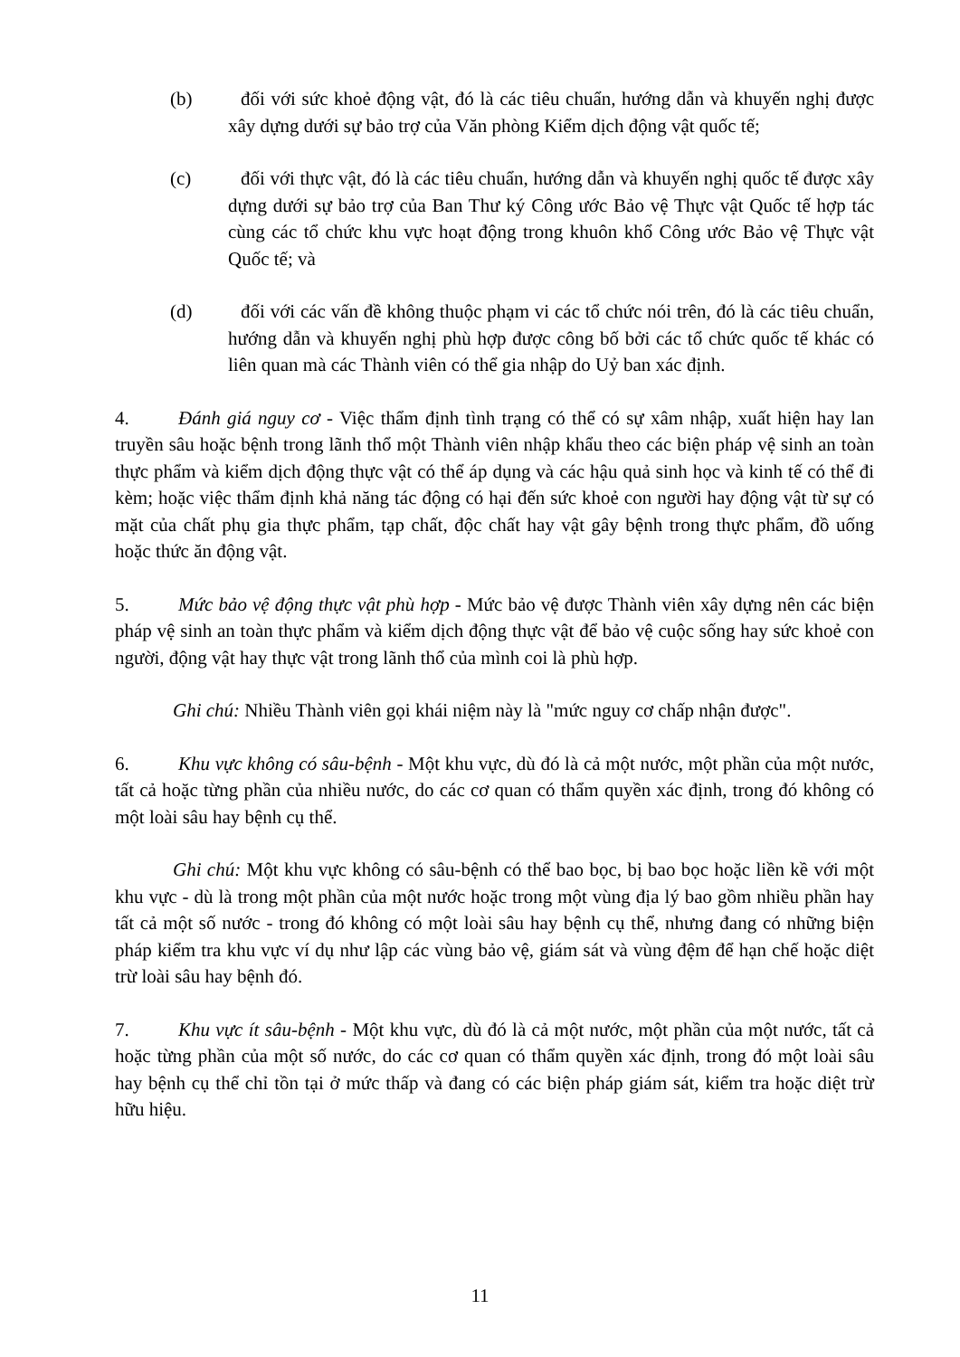(b) đối với sức khoẻ động vật, đó là các tiêu chuẩn, hướng dẫn và khuyến nghị được xây dựng dưới sự bảo trợ của Văn phòng Kiểm dịch động vật quốc tế;
(c) đối với thực vật, đó là các tiêu chuẩn, hướng dẫn và khuyến nghị quốc tế được xây dựng dưới sự bảo trợ của Ban Thư ký Công ước Bảo vệ Thực vật Quốc tế hợp tác cùng các tổ chức khu vực hoạt động trong khuôn khổ Công ước Bảo vệ Thực vật Quốc tế; và
(d) đối với các vấn đề không thuộc phạm vi các tổ chức nói trên, đó là các tiêu chuẩn, hướng dẫn và khuyến nghị phù hợp được công bố bởi các tổ chức quốc tế khác có liên quan mà các Thành viên có thể gia nhập do Uỷ ban xác định.
4. Đánh giá nguy cơ - Việc thẩm định tình trạng có thể có sự xâm nhập, xuất hiện hay lan truyền sâu hoặc bệnh trong lãnh thổ một Thành viên nhập khẩu theo các biện pháp vệ sinh an toàn thực phẩm và kiểm dịch động thực vật có thể áp dụng và các hậu quả sinh học và kinh tế có thể đi kèm; hoặc việc thẩm định khả năng tác động có hại đến sức khoẻ con người hay động vật từ sự có mặt của chất phụ gia thực phẩm, tạp chất, độc chất hay vật gây bệnh trong thực phẩm, đồ uống hoặc thức ăn động vật.
5. Mức bảo vệ động thực vật phù hợp - Mức bảo vệ được Thành viên xây dựng nên các biện pháp vệ sinh an toàn thực phẩm và kiểm dịch động thực vật để bảo vệ cuộc sống hay sức khoẻ con người, động vật hay thực vật trong lãnh thổ của mình coi là phù hợp.
Ghi chú: Nhiều Thành viên gọi khái niệm này là "mức nguy cơ chấp nhận được".
6. Khu vực không có sâu-bệnh - Một khu vực, dù đó là cả một nước, một phần của một nước, tất cả hoặc từng phần của nhiều nước, do các cơ quan có thẩm quyền xác định, trong đó không có một loài sâu hay bệnh cụ thể.
Ghi chú: Một khu vực không có sâu-bệnh có thể bao bọc, bị bao bọc hoặc liền kề với một khu vực - dù là trong một phần của một nước hoặc trong một vùng địa lý bao gồm nhiều phần hay tất cả một số nước - trong đó không có một loài sâu hay bệnh cụ thể, nhưng đang có những biện pháp kiểm tra khu vực ví dụ như lập các vùng bảo vệ, giám sát và vùng đệm để hạn chế hoặc diệt trừ loài sâu hay bệnh đó.
7. Khu vực ít sâu-bệnh - Một khu vực, dù đó là cả một nước, một phần của một nước, tất cả hoặc từng phần của một số nước, do các cơ quan có thẩm quyền xác định, trong đó một loài sâu hay bệnh cụ thể chỉ tồn tại ở mức thấp và đang có các biện pháp giám sát, kiểm tra hoặc diệt trừ hữu hiệu.
11